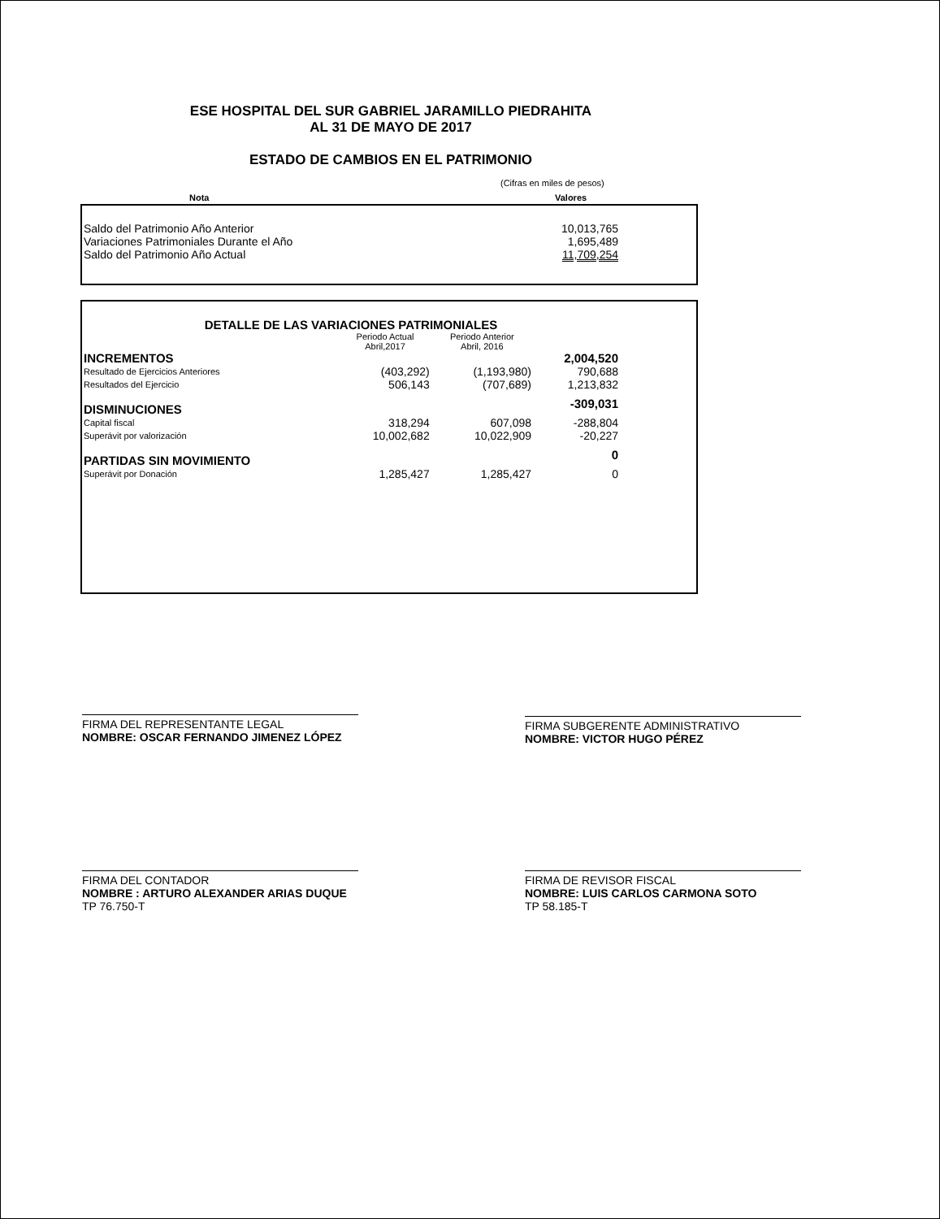ESE HOSPITAL DEL SUR GABRIEL JARAMILLO PIEDRAHITA
AL 31 DE MAYO DE 2017
ESTADO DE CAMBIOS EN EL PATRIMONIO
(Cifras en miles de pesos)
Nota Valores
| Saldo del Patrimonio Año Anterior | 10,013,765 | |
| Variaciones Patrimoniales Durante el Año | 1,695,489 | |
| Saldo del Patrimonio Año Actual | 11,709,254 | |
| DETALLE DE LAS VARIACIONES PATRIMONIALES | | | | |
| | Periodo Actual Abril,2017 | Periodo Anterior Abril, 2016 | | |
| INCREMENTOS | | | 2,004,520 | |
| Resultado de Ejercicios Anteriores | (403,292) | (1,193,980) | 790,688 | |
| Resultados del Ejercicio | 506,143 | (707,689) | 1,213,832 | |
| DISMINUCIONES | | | -309,031 | |
| Capital fiscal | 318,294 | 607,098 | -288,804 | |
| Superávit por valorización | 10,002,682 | 10,022,909 | -20,227 | |
| PARTIDAS SIN MOVIMIENTO | | | 0 | |
| Superávit por Donación | 1,285,427 | 1,285,427 | 0 | |
FIRMA DEL REPRESENTANTE LEGAL
NOMBRE: OSCAR FERNANDO JIMENEZ LÓPEZ
FIRMA SUBGERENTE ADMINISTRATIVO
NOMBRE: VICTOR HUGO PÉREZ
FIRMA DEL CONTADOR
NOMBRE : ARTURO ALEXANDER ARIAS DUQUE
TP 76.750-T
FIRMA DE REVISOR FISCAL
NOMBRE: LUIS CARLOS CARMONA SOTO
TP 58.185-T